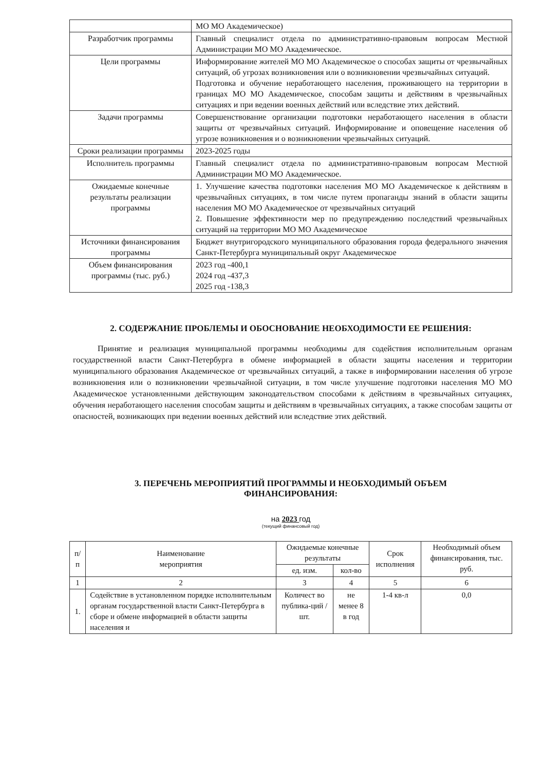| | МО МО Академическое) |
| Разработчик программы | Главный специалист отдела по административно-правовым вопросам Местной Администрации МО МО Академическое. |
| Цели программы | Информирование жителей МО МО Академическое о способах защиты от чрезвычайных ситуаций, об угрозах возникновения или о возникновении чрезвычайных ситуаций. Подготовка и обучение неработающего населения, проживающего на территории в границах МО МО Академическое, способам защиты и действиям в чрезвычайных ситуациях и при ведении военных действий или вследствие этих действий. |
| Задачи программы | Совершенствование организации подготовки неработающего населения в области защиты от чрезвычайных ситуаций. Информирование и оповещение населения об угрозе возникновения и о возникновении чрезвычайных ситуаций. |
| Сроки реализации программы | 2023-2025 годы |
| Исполнитель программы | Главный специалист отдела по административно-правовым вопросам Местной Администрации МО МО Академическое. |
| Ожидаемые конечные результаты реализации программы | 1. Улучшение качества подготовки населения МО МО Академическое к действиям в чрезвычайных ситуациях, в том числе путем пропаганды знаний в области защиты населения МО МО Академическое от чрезвычайных ситуаций 2. Повышение эффективности мер по предупреждению последствий чрезвычайных ситуаций на территории МО МО Академическое |
| Источники финансирования программы | Бюджет внутригородского муниципального образования города федерального значения Санкт-Петербурга муниципальный округ Академическое |
| Объем финансирования программы (тыс. руб.) | 2023 год -400,1 2024 год -437,3 2025 год -138,3 |
2. СОДЕРЖАНИЕ ПРОБЛЕМЫ И ОБОСНОВАНИЕ НЕОБХОДИМОСТИ ЕЕ РЕШЕНИЯ:
Принятие и реализация муниципальной программы необходимы для содействия исполнительным органам государственной власти Санкт-Петербурга в обмене информацией в области защиты населения и территории муниципального образования Академическое от чрезвычайных ситуаций, а также в информировании населения об угрозе возникновения или о возникновении чрезвычайной ситуации, в том числе улучшение подготовки населения МО МО Академическое установленными действующим законодательством способами к действиям в чрезвычайных ситуациях, обучения неработающего населения способам защиты и действиям в чрезвычайных ситуациях, а также способам защиты от опасностей, возникающих при ведении военных действий или вследствие этих действий.
3. ПЕРЕЧЕНЬ МЕРОПРИЯТИЙ ПРОГРАММЫ И НЕОБХОДИМЫЙ ОБЪЕМ
ФИНАНСИРОВАНИЯ:
на 2023 год
(текущий финансовый год)
| п/п | Наименование мероприятия | Ожидаемые конечные результаты | | Срок исполнения | Необходимый объем финансирования, тыс. руб. |
| --- | --- | --- | --- | --- | --- |
| | | ед. изм. | кол-во | | |
| 1 | 2 | 3 | 4 | 5 | 6 |
| 1. | Содействие в установленном порядке исполнительным органам государственной власти Санкт-Петербурга в сборе и обмене информацией в области защиты населения и | Количест во публика-ций / шт. | не менее 8 в год | 1-4 кв-л | 0,0 |